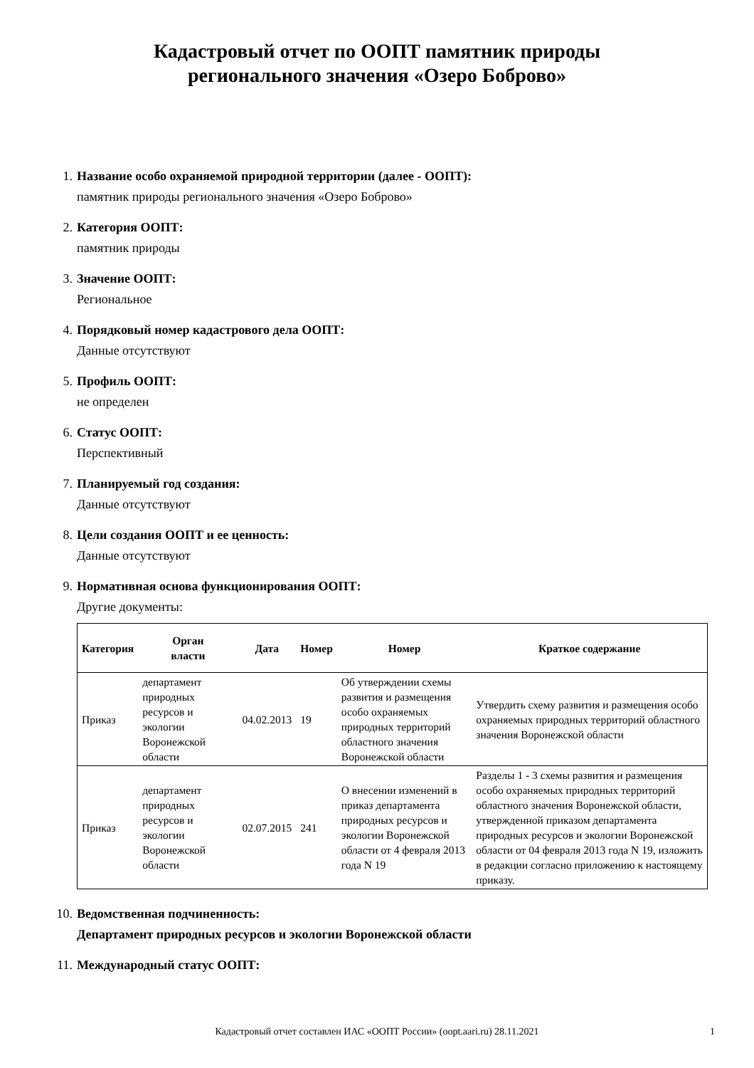Кадастровый отчет по ООПТ памятник природы
регионального значения «Озеро Боброво»
1. Название особо охраняемой природной территории (далее - ООПТ):
памятник природы регионального значения «Озеро Боброво»
2. Категория ООПТ:
памятник природы
3. Значение ООПТ:
Региональное
4. Порядковый номер кадастрового дела ООПТ:
Данные отсутствуют
5. Профиль ООПТ:
не определен
6. Статус ООПТ:
Перспективный
7. Планируемый год создания:
Данные отсутствуют
8. Цели создания ООПТ и ее ценность:
Данные отсутствуют
9. Нормативная основа функционирования ООПТ:
Другие документы:
| Категория | Орган власти | Дата | Номер | Номер | Краткое содержание |
| --- | --- | --- | --- | --- | --- |
| Приказ | департамент природных ресурсов и экологии Воронежской области | 04.02.2013 | 19 | Об утверждении схемы развития и размещения особо охраняемых природных территорий областного значения Воронежской области | Утвердить схему развития и размещения особо охраняемых природных территорий областного значения Воронежской области |
| Приказ | департамент природных ресурсов и экологии Воронежской области | 02.07.2015 | 241 | О внесении изменений в приказ департамента природных ресурсов и экологии Воронежской области от 4 февраля 2013 года N 19 | Разделы 1 - 3 схемы развития и размещения особо охраняемых природных территорий областного значения Воронежской области, утвержденной приказом департамента природных ресурсов и экологии Воронежской области от 04 февраля 2013 года N 19, изложить в редакции согласно приложению к настоящему приказу. |
10.
Ведомственная подчиненность:
Департамент природных ресурсов и экологии Воронежской области
11.
Международный статус ООПТ:
Кадастровый отчет составлен ИАС «ООПТ России» (oopt.aari.ru) 28.11.2021 1